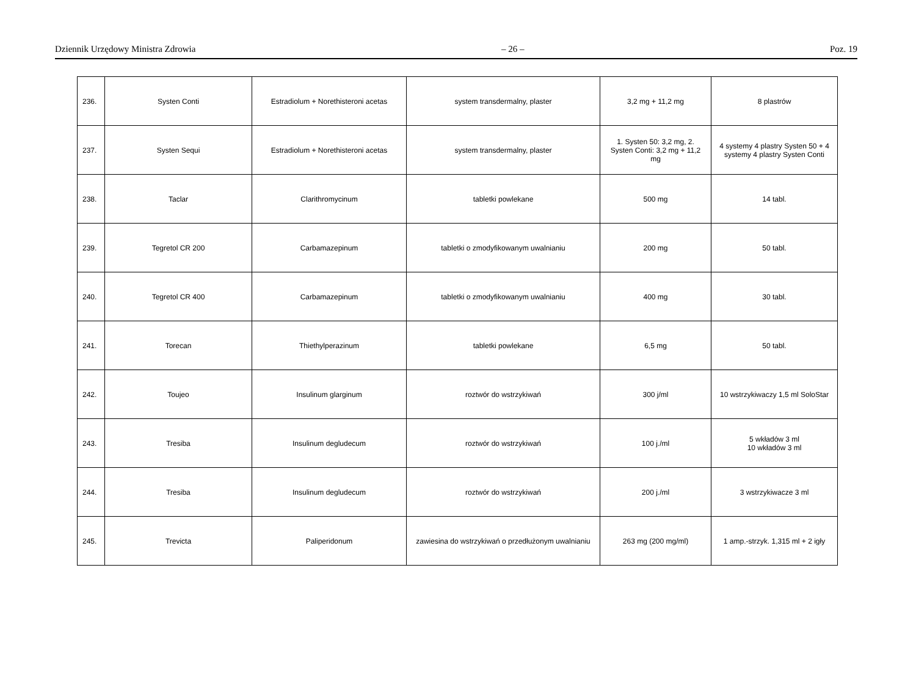Dziennik Urzędowy Ministra Zdrowia – 26 – Poz. 19
| 236. | Systen Conti | Estradiolum + Norethisteroni acetas | system transdermalny, plaster | 3,2 mg + 11,2 mg | 8 plastrów |
| 237. | Systen Sequi | Estradiolum + Norethisteroni acetas | system transdermalny, plaster | 1. Systen 50: 3,2 mg, 2. Systen Conti: 3,2 mg + 11,2 mg | 4 systemy 4 plastry Systen 50 + 4 systemy 4 plastry Systen Conti |
| 238. | Taclar | Clarithromycinum | tabletki powlekane | 500 mg | 14 tabl. |
| 239. | Tegretol CR 200 | Carbamazepinum | tabletki o zmodyfikowanym uwalnianiu | 200 mg | 50 tabl. |
| 240. | Tegretol CR 400 | Carbamazepinum | tabletki o zmodyfikowanym uwalnianiu | 400 mg | 30 tabl. |
| 241. | Torecan | Thiethylperazinum | tabletki powlekane | 6,5 mg | 50 tabl. |
| 242. | Toujeo | Insulinum glarginum | roztwór do wstrzykiwań | 300 j/ml | 10 wstrzykiwaczy 1,5 ml SoloStar |
| 243. | Tresiba | Insulinum degludecum | roztwór do wstrzykiwań | 100 j./ml | 5 wkładów 3 ml 10 wkładów 3 ml |
| 244. | Tresiba | Insulinum degludecum | roztwór do wstrzykiwań | 200 j./ml | 3 wstrzykiwacze 3 ml |
| 245. | Trevicta | Paliperidonum | zawiesina do wstrzykiwań o przedłużonym uwalnianiu | 263 mg (200 mg/ml) | 1 amp.-strzyk. 1,315 ml + 2 igły |